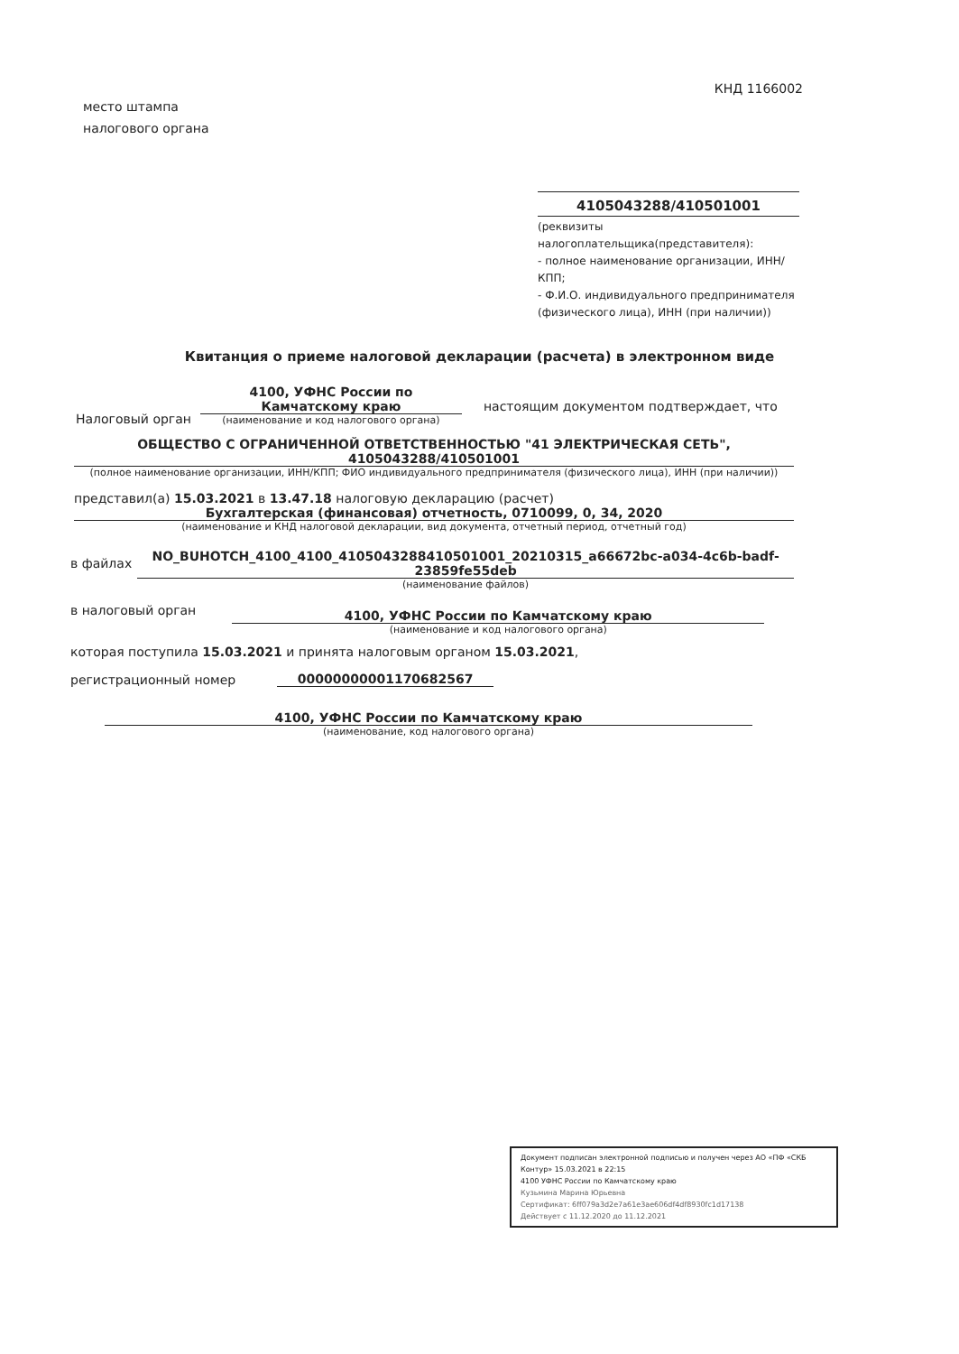КНД 1166002
место штампа
налогового органа
4105043288/410501001
(реквизиты
налогоплательщика(представителя):
- полное наименование организации, ИНН/КПП;
- Ф.И.О. индивидуального предпринимателя (физического лица), ИНН (при наличии))
Квитанция о приеме налоговой декларации (расчета) в электронном виде
Налоговый орган
4100, УФНС России по
Камчатскому краю
(наименование и код налогового органа)
настоящим документом подтверждает, что
ОБЩЕСТВО С ОГРАНИЧЕННОЙ ОТВЕТСТВЕННОСТЬЮ "41 ЭЛЕКТРИЧЕСКАЯ СЕТЬ", 4105043288/410501001
(полное наименование организации, ИНН/КПП; ФИО индивидуального предпринимателя (физического лица), ИНН (при наличии))
представил(а) 15.03.2021 в 13.47.18 налоговую декларацию (расчет)
Бухгалтерская (финансовая) отчетность, 0710099, 0, 34, 2020
(наименование и КНД налоговой декларации, вид документа, отчетный период, отчетный год)
в файлах
NO_BUHOTCH_4100_4100_4105043288410501001_20210315_a66672bc-a034-4c6b-badf-23859fe55deb
(наименование файлов)
в налоговый орган
4100, УФНС России по Камчатскому краю
(наименование и код налогового органа)
которая поступила 15.03.2021 и принята налоговым органом 15.03.2021,
регистрационный номер
00000000001170682567
4100, УФНС России по Камчатскому краю
(наименование, код налогового органа)
Документ подписан электронной подписью и получен через АО «ПФ «СКБ Контур» 15.03.2021 в 22:15
4100 УФНС России по Камчатскому краю
Кузьмина Марина Юрьевна
Сертификат: 6ff079a3d2e7a61e3ae606df4df8930fc1d17138
Действует с 11.12.2020 до 11.12.2021